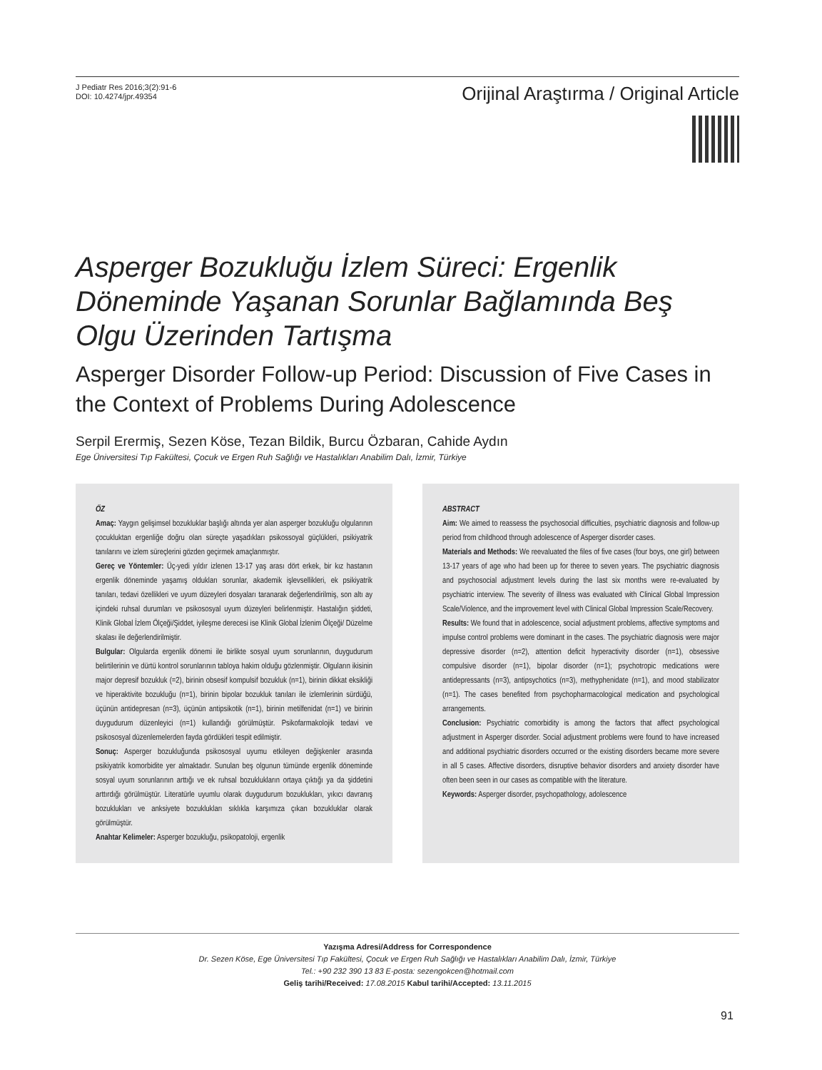J Pediatr Res 2016;3(2):91-6
DOI: 10.4274/jpr.49354
Orijinal Araştırma / Original Article
Asperger Bozukluğu İzlem Süreci: Ergenlik Döneminde Yaşanan Sorunlar Bağlamında Beş Olgu Üzerinden Tartışma
Asperger Disorder Follow-up Period: Discussion of Five Cases in the Context of Problems During Adolescence
Serpil Erermiş, Sezen Köse, Tezan Bildik, Burcu Özbaran, Cahide Aydın
Ege Üniversitesi Tıp Fakültesi, Çocuk ve Ergen Ruh Sağlığı ve Hastalıkları Anabilim Dalı, İzmir, Türkiye
ÖZ
Amaç: Yaygın gelişimsel bozukluklar başlığı altında yer alan asperger bozukluğu olgularının çocukluktan ergenliğe doğru olan süreçte yaşadıkları psikossoyal güçlükleri, psikiyatrik tanılarını ve izlem süreçlerini gözden geçirmek amaçlanmıştır.
Gereç ve Yöntemler: Üç-yedi yıldır izlenen 13-17 yaş arası dört erkek, bir kız hastanın ergenlik döneminde yaşamış oldukları sorunlar, akademik işlevsellikleri, ek psikiyatrik tanıları, tedavi özellikleri ve uyum düzeyleri dosyaları taranarak değerlendirilmiş, son altı ay içindeki ruhsal durumları ve psikososyal uyum düzeyleri belirlenmiştir. Hastalığın şiddeti, Klinik Global İzlem Ölçeği/Şiddet, iyileşme derecesi ise Klinik Global İzlenim Ölçeği/ Düzelme skalası ile değerlendirilmiştir.
Bulgular: Olgularda ergenlik dönemi ile birlikte sosyal uyum sorunlarının, duygudurum belirtilerinin ve dürtü kontrol sorunlarının tabloya hakim olduğu gözlenmiştir. Olguların ikisinin major depresif bozukluk (=2), birinin obsesif kompulsif bozukluk (n=1), birinin dikkat eksikliği ve hiperaktivite bozukluğu (n=1), birinin bipolar bozukluk tanıları ile izlemlerinin sürdüğü, üçünün antidepresan (n=3), üçünün antipsikotik (n=1), birinin metilfenidat (n=1) ve birinin duygudurum düzenleyici (n=1) kullandığı görülmüştür. Psikofarmakolojik tedavi ve psikososyal düzenlemelerden fayda gördükleri tespit edilmiştir.
Sonuç: Asperger bozukluğunda psikososyal uyumu etkileyen değişkenler arasında psikiyatrik komorbidite yer almaktadır. Sunulan beş olgunun tümünde ergenlik döneminde sosyal uyum sorunlarının arttığı ve ek ruhsal bozuklukların ortaya çıktığı ya da şiddetini arttırdığı görülmüştür. Literatürle uyumlu olarak duygudurum bozuklukları, yıkıcı davranış bozuklukları ve anksiyete bozuklukları sıklıkla karşımıza çıkan bozukluklar olarak görülmüştür.
Anahtar Kelimeler: Asperger bozukluğu, psikopatoloji, ergenlik
ABSTRACT
Aim: We aimed to reassess the psychosocial difficulties, psychiatric diagnosis and follow-up period from childhood through adolescence of Asperger disorder cases.
Materials and Methods: We reevaluated the files of five cases (four boys, one girl) between 13-17 years of age who had been up for theree to seven years. The psychiatric diagnosis and psychosocial adjustment levels during the last six months were re-evaluated by psychiatric interview. The severity of illness was evaluated with Clinical Global Impression Scale/Violence, and the improvement level with Clinical Global Impression Scale/Recovery.
Results: We found that in adolescence, social adjustment problems, affective symptoms and impulse control problems were dominant in the cases. The psychiatric diagnosis were major depressive disorder (n=2), attention deficit hyperactivity disorder (n=1), obsessive compulsive disorder (n=1), bipolar disorder (n=1); psychotropic medications were antidepressants (n=3), antipsychotics (n=3), methyphenidate (n=1), and mood stabilizator (n=1). The cases benefited from psychopharmacological medication and psychological arrangements.
Conclusion: Psychiatric comorbidity is among the factors that affect psychological adjustment in Asperger disorder. Social adjustment problems were found to have increased and additional psychiatric disorders occurred or the existing disorders became more severe in all 5 cases. Affective disorders, disruptive behavior disorders and anxiety disorder have often been seen in our cases as compatible with the literature.
Keywords: Asperger disorder, psychopathology, adolescence
Yazışma Adresi/Address for Correspondence
Dr. Sezen Köse, Ege Üniversitesi Tıp Fakültesi, Çocuk ve Ergen Ruh Sağlığı ve Hastalıkları Anabilim Dalı, İzmir, Türkiye
Tel.: +90 232 390 13 83 E-posta: sezengokcen@hotmail.com
Geliş tarihi/Received: 17.08.2015 Kabul tarihi/Accepted: 13.11.2015
91